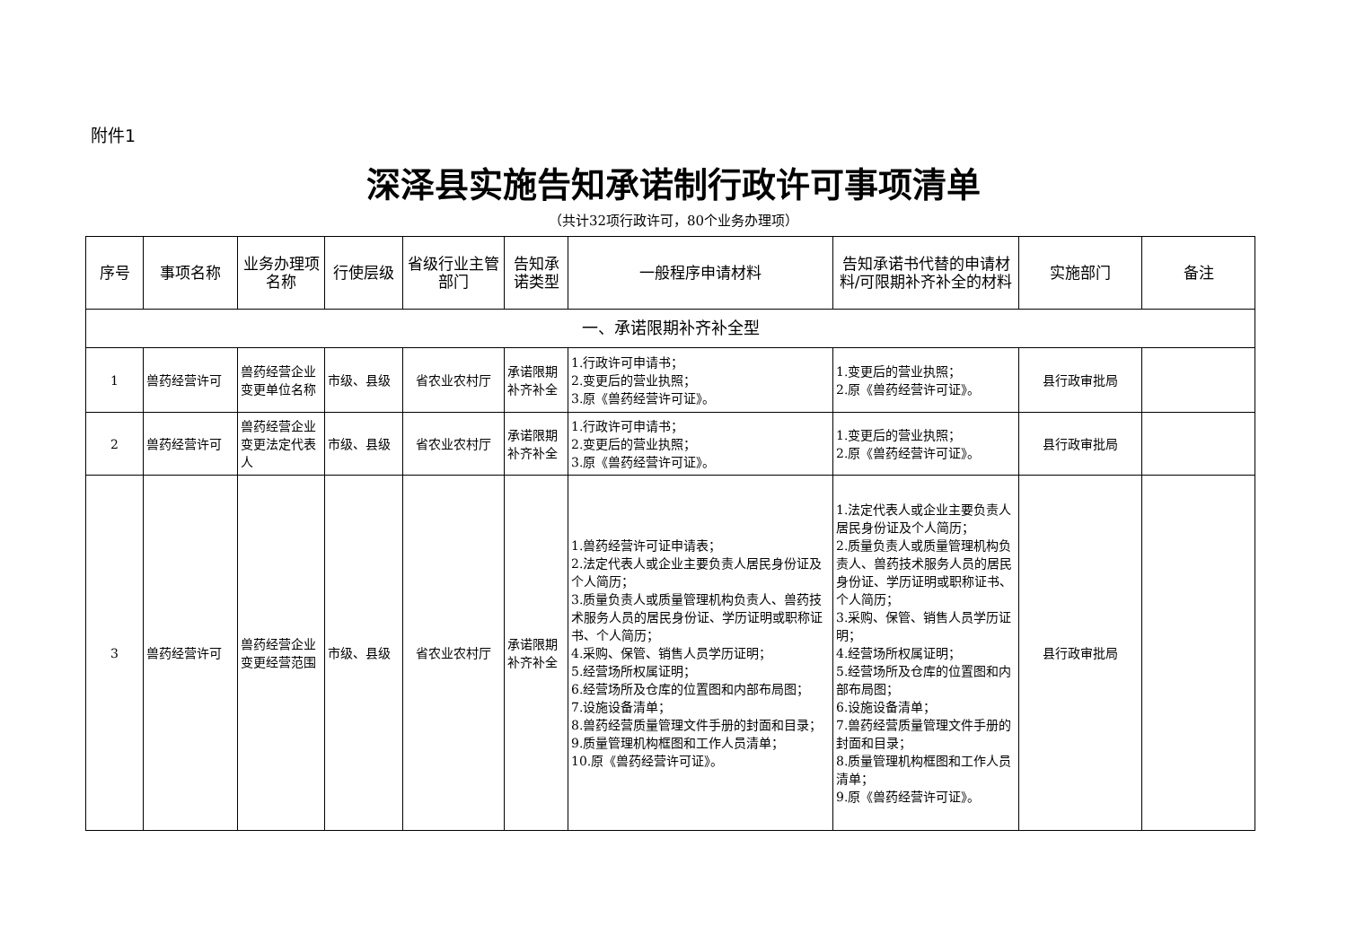附件1
深泽县实施告知承诺制行政许可事项清单
（共计32项行政许可，80个业务办理项）
| 序号 | 事项名称 | 业务办理项名称 | 行使层级 | 省级行业主管部门 | 告知承诺类型 | 一般程序申请材料 | 告知承诺书代替的申请材料/可限期补齐补全的材料 | 实施部门 | 备注 |
| --- | --- | --- | --- | --- | --- | --- | --- | --- | --- |
| 一、承诺限期补齐补全型 | | | | | | | | | |
| 1 | 兽药经营许可 | 兽药经营企业变更单位名称 | 市级、县级 | 省农业农村厅 | 承诺限期补齐补全 | 1.行政许可申请书； 2.变更后的营业执照； 3.原《兽药经营许可证》。 | 1.变更后的营业执照； 2.原《兽药经营许可证》。 | 县行政审批局 | |
| 2 | 兽药经营许可 | 兽药经营企业变更法定代表人 | 市级、县级 | 省农业农村厅 | 承诺限期补齐补全 | 1.行政许可申请书； 2.变更后的营业执照； 3.原《兽药经营许可证》。 | 1.变更后的营业执照； 2.原《兽药经营许可证》。 | 县行政审批局 | |
| 3 | 兽药经营许可 | 兽药经营企业变更经营范围 | 市级、县级 | 省农业农村厅 | 承诺限期补齐补全 | 1.兽药经营许可证申请表； 2.法定代表人或企业主要负责人居民身份证及个人简历； 3.质量负责人或质量管理机构负责人、兽药技术服务人员的居民身份证、学历证明或职称证书、个人简历； 4.采购、保管、销售人员学历证明； 5.经营场所权属证明； 6.经营场所及仓库的位置图和内部布局图； 7.设施设备清单； 8.兽药经营质量管理文件手册的封面和目录； 9.质量管理机构框图和工作人员清单； 10.原《兽药经营许可证》。 | 1.法定代表人或企业主要负责人居民身份证及个人简历； 2.质量负责人或质量管理机构负责人、兽药技术服务人员的居民身份证、学历证明或职称证书、个人简历； 3.采购、保管、销售人员学历证明； 4.经营场所权属证明； 5.经营场所及仓库的位置图和内部布局图； 6.设施设备清单； 7.兽药经营质量管理文件手册的封面和目录； 8.质量管理机构框图和工作人员清单； 9.原《兽药经营许可证》。 | 县行政审批局 | |